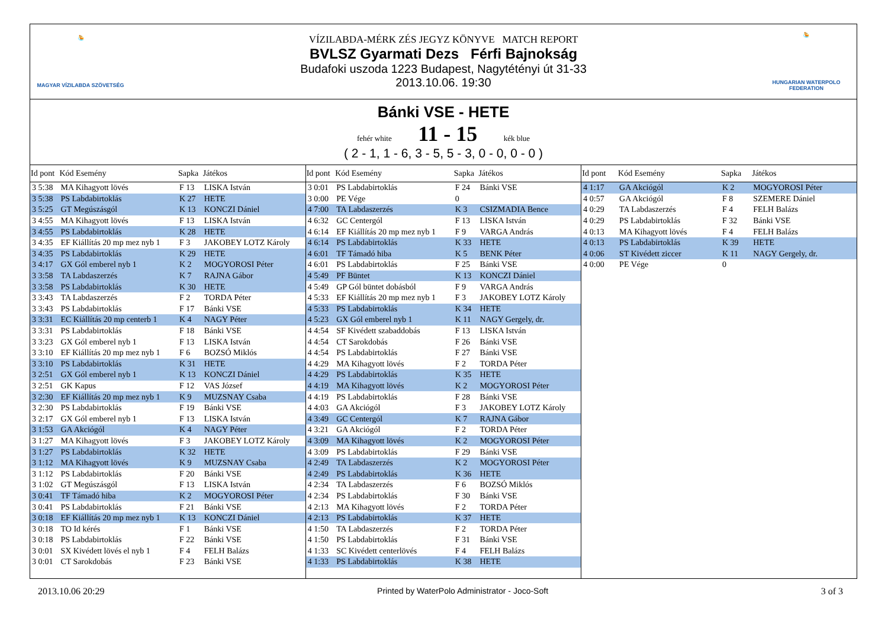🤽
MAGYAR VÍZILABDA SZÖVETSÉG
VÍZILABDA-MÉRK ZÉS JEGYZ KÖNYVE MATCH REPORT
BVLSZ Gyarmati Dezs Férfi Bajnokság
Budafoki uszoda 1223 Budapest, Nagytétényi út 31-33
2013.10.06. 19:30
🤽
HUNGARIAN WATERPOLO FEDERATION
Bánki VSE - HETE
fehér white 11 - 15 kék blue
( 2 - 1, 1 - 6, 3 - 5, 5 - 3, 0 - 0, 0 - 0 )
| Id pont | Kód Esemény | Sapka | Játékos |
| --- | --- | --- | --- |
| 3 5:38 | MA Kihagyott lövés | F 13 | LISKA István |
| 3 5:38 | PS Labdabirtoklás | K 27 | HETE |
| 3 5:25 | GT Megúszásgól | K 13 | KONCZI Dániel |
| 3 4:55 | MA Kihagyott lövés | F 13 | LISKA István |
| 3 4:55 | PS Labdabirtoklás | K 28 | HETE |
| 3 4:35 | EF Kiállítás 20 mp mez nyb 1 | F 3 | JAKOBEY LOTZ Károly |
| 3 4:35 | PS Labdabirtoklás | K 29 | HETE |
| 3 4:17 | GX Gól emberel nyb 1 | K 2 | MOGYOROSI Péter |
| 3 3:58 | TA Labdaszerzés | K 7 | RAJNA Gábor |
| 3 3:58 | PS Labdabirtoklás | K 30 | HETE |
| 3 3:43 | TA Labdaszerzés | F 2 | TORDA Péter |
| 3 3:43 | PS Labdabirtoklás | F 17 | Bánki VSE |
| 3 3:31 | EC Kiállítás 20 mp centerb 1 | K 4 | NAGY Péter |
| 3 3:31 | PS Labdabirtoklás | F 18 | Bánki VSE |
| 3 3:23 | GX Gól emberel nyb 1 | F 13 | LISKA István |
| 3 3:10 | EF Kiállítás 20 mp mez nyb 1 | F 6 | BOZSÓ Miklós |
| 3 3:10 | PS Labdabirtoklás | K 31 | HETE |
| 3 2:51 | GX Gól emberel nyb 1 | K 13 | KONCZI Dániel |
| 3 2:51 | GK Kapus | F 12 | VAS József |
| 3 2:30 | EF Kiállítás 20 mp mez nyb 1 | K 9 | MUZSNAY Csaba |
| 3 2:30 | PS Labdabirtoklás | F 19 | Bánki VSE |
| 3 2:17 | GX Gól emberel nyb 1 | F 13 | LISKA István |
| 3 1:53 | GA Akciógól | K 4 | NAGY Péter |
| 3 1:27 | MA Kihagyott lövés | F 3 | JAKOBEY LOTZ Károly |
| 3 1:27 | PS Labdabirtoklás | K 32 | HETE |
| 3 1:12 | MA Kihagyott lövés | K 9 | MUZSNAY Csaba |
| 3 1:12 | PS Labdabirtoklás | F 20 | Bánki VSE |
| 3 1:02 | GT Megúszásgól | F 13 | LISKA István |
| 3 0:41 | TF Támadó hiba | K 2 | MOGYOROSI Péter |
| 3 0:41 | PS Labdabirtoklás | F 21 | Bánki VSE |
| 3 0:18 | EF Kiállítás 20 mp mez nyb 1 | K 13 | KONCZI Dániel |
| 3 0:18 | TO Id kérés | F 1 | Bánki VSE |
| 3 0:18 | PS Labdabirtoklás | F 22 | Bánki VSE |
| 3 0:01 | SX Kivédett lövés el nyb 1 | F 4 | FELH Balázs |
| 3 0:01 | CT Sarokdobás | F 23 | Bánki VSE |
| Id pont | Kód Esemény | Sapka | Játékos |
| --- | --- | --- | --- |
| 3 0:01 | PS Labdabirtoklás | F 24 | Bánki VSE |
| 3 0:00 | PE Vége | 0 | |
| 4 7:00 | TA Labdaszerzés | K 3 | CSIZMADIA Bence |
| 4 6:32 | GC Centergól | F 13 | LISKA István |
| 4 6:14 | EF Kiállítás 20 mp mez nyb 1 | F 9 | VARGA András |
| 4 6:14 | PS Labdabirtoklás | K 33 | HETE |
| 4 6:01 | TF Támadó hiba | K 5 | BENK Péter |
| 4 6:01 | PS Labdabirtoklás | F 25 | Bánki VSE |
| 4 5:49 | PF Büntet | K 13 | KONCZI Dániel |
| 4 5:49 | GP Gól büntet dobásból | F 9 | VARGA András |
| 4 5:33 | EF Kiállítás 20 mp mez nyb 1 | F 3 | JAKOBEY LOTZ Károly |
| 4 5:33 | PS Labdabirtoklás | K 34 | HETE |
| 4 5:23 | GX Gól emberel nyb 1 | K 11 | NAGY Gergely, dr. |
| 4 4:54 | SF Kivédett szabaddobás | F 13 | LISKA István |
| 4 4:54 | CT Sarokdobás | F 26 | Bánki VSE |
| 4 4:54 | PS Labdabirtoklás | F 27 | Bánki VSE |
| 4 4:29 | MA Kihagyott lövés | F 2 | TORDA Péter |
| 4 4:29 | PS Labdabirtoklás | K 35 | HETE |
| 4 4:19 | MA Kihagyott lövés | K 2 | MOGYOROSI Péter |
| 4 4:19 | PS Labdabirtoklás | F 28 | Bánki VSE |
| 4 4:03 | GA Akciógól | F 3 | JAKOBEY LOTZ Károly |
| 4 3:49 | GC Centergól | K 7 | RAJNA Gábor |
| 4 3:21 | GA Akciógól | F 2 | TORDA Péter |
| 4 3:09 | MA Kihagyott lövés | K 2 | MOGYOROSI Péter |
| 4 3:09 | PS Labdabirtoklás | F 29 | Bánki VSE |
| 4 2:49 | TA Labdaszerzés | K 2 | MOGYOROSI Péter |
| 4 2:49 | PS Labdabirtoklás | K 36 | HETE |
| 4 2:34 | TA Labdaszerzés | F 6 | BOZSÓ Miklós |
| 4 2:34 | PS Labdabirtoklás | F 30 | Bánki VSE |
| 4 2:13 | MA Kihagyott lövés | F 2 | TORDA Péter |
| 4 2:13 | PS Labdabirtoklás | K 37 | HETE |
| 4 1:50 | TA Labdaszerzés | F 2 | TORDA Péter |
| 4 1:50 | PS Labdabirtoklás | F 31 | Bánki VSE |
| 4 1:33 | SC Kivédett centerlövés | F 4 | FELH Balázs |
| 4 1:33 | PS Labdabirtoklás | K 38 | HETE |
| Id pont | Kód Esemény | Sapka | Játékos |
| --- | --- | --- | --- |
| 4 1:17 | GA Akciógól | K 2 | MOGYOROSI Péter |
| 4 0:57 | GA Akciógól | F 8 | SZEMERE Dániel |
| 4 0:29 | TA Labdaszerzés | F 4 | FELH Balázs |
| 4 0:29 | PS Labdabirtoklás | F 32 | Bánki VSE |
| 4 0:13 | MA Kihagyott lövés | F 4 | FELH Balázs |
| 4 0:13 | PS Labdabirtoklás | K 39 | HETE |
| 4 0:06 | ST Kivédett ziccer | K 11 | NAGY Gergely, dr. |
| 4 0:00 | PE Vége | 0 | |
2013.10.06 20:29 Printed by WaterPolo Administrator - Joco-Soft 3 of 3